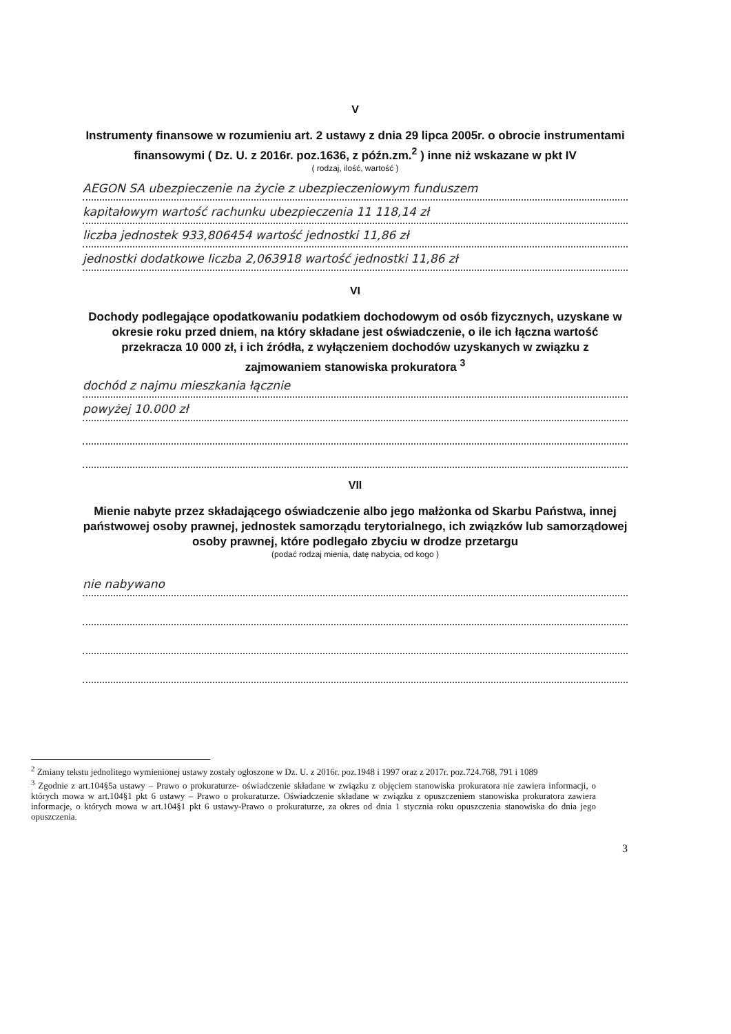V
Instrumenty finansowe w rozumieniu art. 2 ustawy z dnia 29 lipca 2005r. o obrocie instrumentami finansowymi ( Dz. U. z 2016r. poz.1636, z późn.zm.<sup>2</sup> ) inne niż wskazane w pkt IV
( rodzaj, ilość, wartość )
AEGON SA ubezpieczenie na życie z ubezpieczeniowym funduszem
kapitałowym wartość rachunku ubezpieczenia 11 118,14 zł
liczba jednostek 933,806454 wartość jednostki 11,86 zł
jednostki dodatkowe liczba 2,063918 wartość jednostki 11,86 zł
VI
Dochody podlegające opodatkowaniu podatkiem dochodowym od osób fizycznych, uzyskane w okresie roku przed dniem, na który składane jest oświadczenie, o ile ich łączna wartość przekracza 10 000 zł, i ich źródła, z wyłączeniem dochodów uzyskanych w związku z zajmowaniem stanowiska prokuratora <sup>3</sup>
dochód z najmu mieszkania łącznie
powyżej 10.000 zł
VII
Mienie nabyte przez składającego oświadczenie albo jego małżonka od Skarbu Państwa, innej państwowej osoby prawnej, jednostek samorządu terytorialnego, ich związków lub samorządowej osoby prawnej, które podlegało zbyciu w drodze przetargu
(podać rodzaj mienia, datę nabycia, od kogo )
nie nabywano
<sup>2</sup> Zmiany tekstu jednolitego wymienionej ustawy zostały ogłoszone w Dz. U. z 2016r. poz.1948 i 1997 oraz z 2017r. poz.724.768, 791 i 1089
<sup>3</sup> Zgodnie z art.104§5a ustawy – Prawo o prokuraturze- oświadczenie składane w związku z objęciem stanowiska prokuratora nie zawiera informacji, o których mowa w art.104§1 pkt 6 ustawy – Prawo o prokuraturze. Oświadczenie składane w związku z opuszczeniem stanowiska prokuratora zawiera informacje, o których mowa w art.104§1 pkt 6 ustawy-Prawo o prokuraturze, za okres od dnia 1 stycznia roku opuszczenia stanowiska do dnia jego opuszczenia.
3